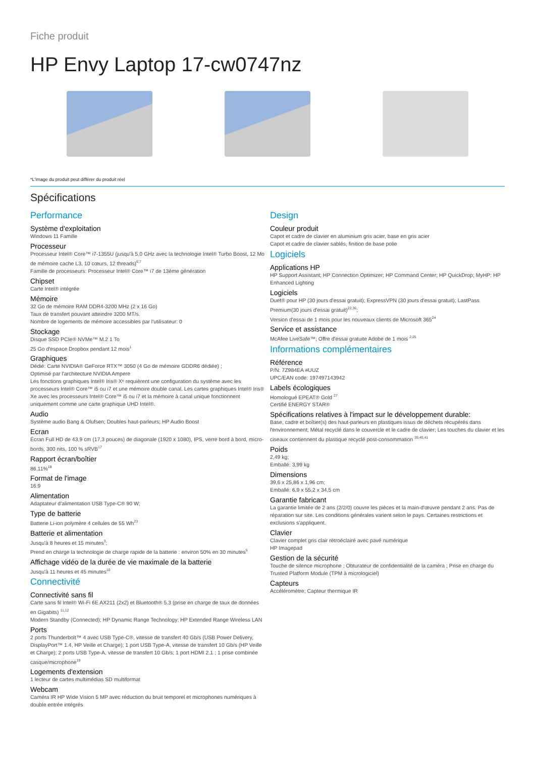Fiche produit
HP Envy Laptop 17-cw0747nz
*L'image du produit peut différer du produit réel
Spécifications
Performance
Système d'exploitation
Windows 11 Famille
Processeur
Processeur Intel® Core™ i7-1355U (jusqu'à 5,0 GHz avec la technologie Intel® Turbo Boost, 12 Mo de mémoire cache L3, 10 cœurs, 12 threads)<sup>6,7</sup>
Famille de processeurs: Processeur Intel® Core™ i7 de 13ème génération
Chipset
Carte Intel® intégrée
Mémoire
32 Go de mémoire RAM DDR4-3200 MHz (2 x 16 Go)
Taux de transfert pouvant atteindre 3200 MT/s.
Nombre de logements de mémoire accessibles par l'utilisateur: 0
Stockage
Disque SSD PCIe® NVMe™ M.2 1 To
25 Go d'espace Dropbox pendant 12 mois<sup>1</sup>
Graphiques
Dédié: Carte NVIDIA® GeForce RTX™ 3050 (4 Go de mémoire GDDR6 dédiée) ;
Optimisé par l'architecture NVIDIA Ampere
Les fonctions graphiques Intel® Iris® Xᵉ requièrent une configuration du système avec les processeurs Intel® Core™ i5 ou i7 et une mémoire double canal. Les cartes graphiques Intel® Iris® Xe avec les processeurs Intel® Core™ i5 ou i7 et la mémoire à canal unique fonctionnent uniquement comme une carte graphique UHD Intel®.
Audio
Système audio Bang & Olufsen; Doubles haut-parleurs; HP Audio Boost
Ecran
Écran Full HD de 43,9 cm (17,3 pouces) de diagonale (1920 x 1080), IPS, verre bord à bord, micro-bords, 300 nits, 100 % sRVB<sup>17</sup>
Rapport écran/boîtier
86.11%<sup>18</sup>
Format de l'image
16:9
Alimentation
Adaptateur d'alimentation USB Type-C® 90 W;
Type de batterie
Batterie Li-ion polymère 4 cellules de 55 Wh<sup>23</sup>
Batterie et alimentation
Jusqu'à 8 heures et 15 minutes<sup>3</sup>;
Prend en charge la technologie de charge rapide de la batterie : environ 50% en 30 minutes<sup>5</sup>
Affichage vidéo de la durée de vie maximale de la batterie
Jusqu'à 11 heures et 45 minutes<sup>10</sup>
Connectivité
Connectivité sans fil
Carte sans fil Intel® Wi-Fi 6E AX211 (2x2) et Bluetooth® 5.3 (prise en charge de taux de données en Gigabits) <sup>11,12</sup>
Modern Standby (Connected); HP Dynamic Range Technology; HP Extended Range Wireless LAN
Ports
2 ports Thunderbolt™ 4 avec USB Type-C®, vitesse de transfert 40 Gb/s (USB Power Delivery, DisplayPort™ 1.4, HP Veille et Charge); 1 port USB Type-A, vitesse de transfert 10 Gb/s (HP Veille et Charge); 2 ports USB Type-A, vitesse de transfert 10 Gb/s; 1 port HDMI 2.1 ; 1 prise combinée casque/microphone<sup>19</sup>
Logements d'extension
1 lecteur de cartes multimédias SD multiformat
Webcam
Caméra IR HP Wide Vision 5 MP avec réduction du bruit temporel et microphones numériques à double entrée intégrés
Design
Couleur produit
Capot et cadre de clavier en aluminium gris acier, base en gris acier
Capot et cadre de clavier sablés, finition de base polie
Logiciels
Applications HP
HP Support Assistant; HP Connection Optimizer; HP Command Center; HP QuickDrop; MyHP; HP Enhanced Lighting
Logiciels
Duet® pour HP (30 jours d'essai gratuit); ExpressVPN (30 jours d'essai gratuit); LastPass Premium(30 jours d'essai gratuit)<sup>22,36</sup>;
Version d'essai de 1 mois pour les nouveaux clients de Microsoft 365<sup>24</sup>
Service et assistance
McAfee LiveSafe™; Offre d'essai gratuite Adobe de 1 mois <sup>2,25</sup>
Informations complémentaires
Référence
P/N: 7Z984EA #UUZ
UPC/EAN code: 197497143942
Labels écologiques
Homologué EPEAT® Gold <sup>27</sup>
Certifié ENERGY STAR®
Spécifications relatives à l'impact sur le développement durable:
Base, cadre et boîtier(s) des haut-parleurs en plastiques issus de déchets récupérés dans l'environnement; Métal recyclé dans le couvercle et le cadre de clavier; Les touches du clavier et les ciseaux contiennent du plastique recyclé post-consommation <sup>39,40,41</sup>
Poids
2,49 kg;
Emballé: 3,99 kg
Dimensions
39,6 x 25,86 x 1,96 cm;
Emballé: 6,9 x 55,2 x 34,5 cm
Garantie fabricant
La garantie limitée de 2 ans (2/2/0) couvre les pièces et la main-d'œuvre pendant 2 ans. Pas de réparation sur site. Les conditions générales varient selon le pays. Certaines restrictions et exclusions s'appliquent.
Clavier
Clavier complet gris clair rétroéclairé avec pavé numérique
HP Imagepad
Gestion de la sécurité
Touche de silence microphone ; Obturateur de confidentialité de la caméra ; Prise en charge du Trusted Platform Module (TPM à micrologiciel)
Capteurs
Accéléromètre; Capteur thermique IR